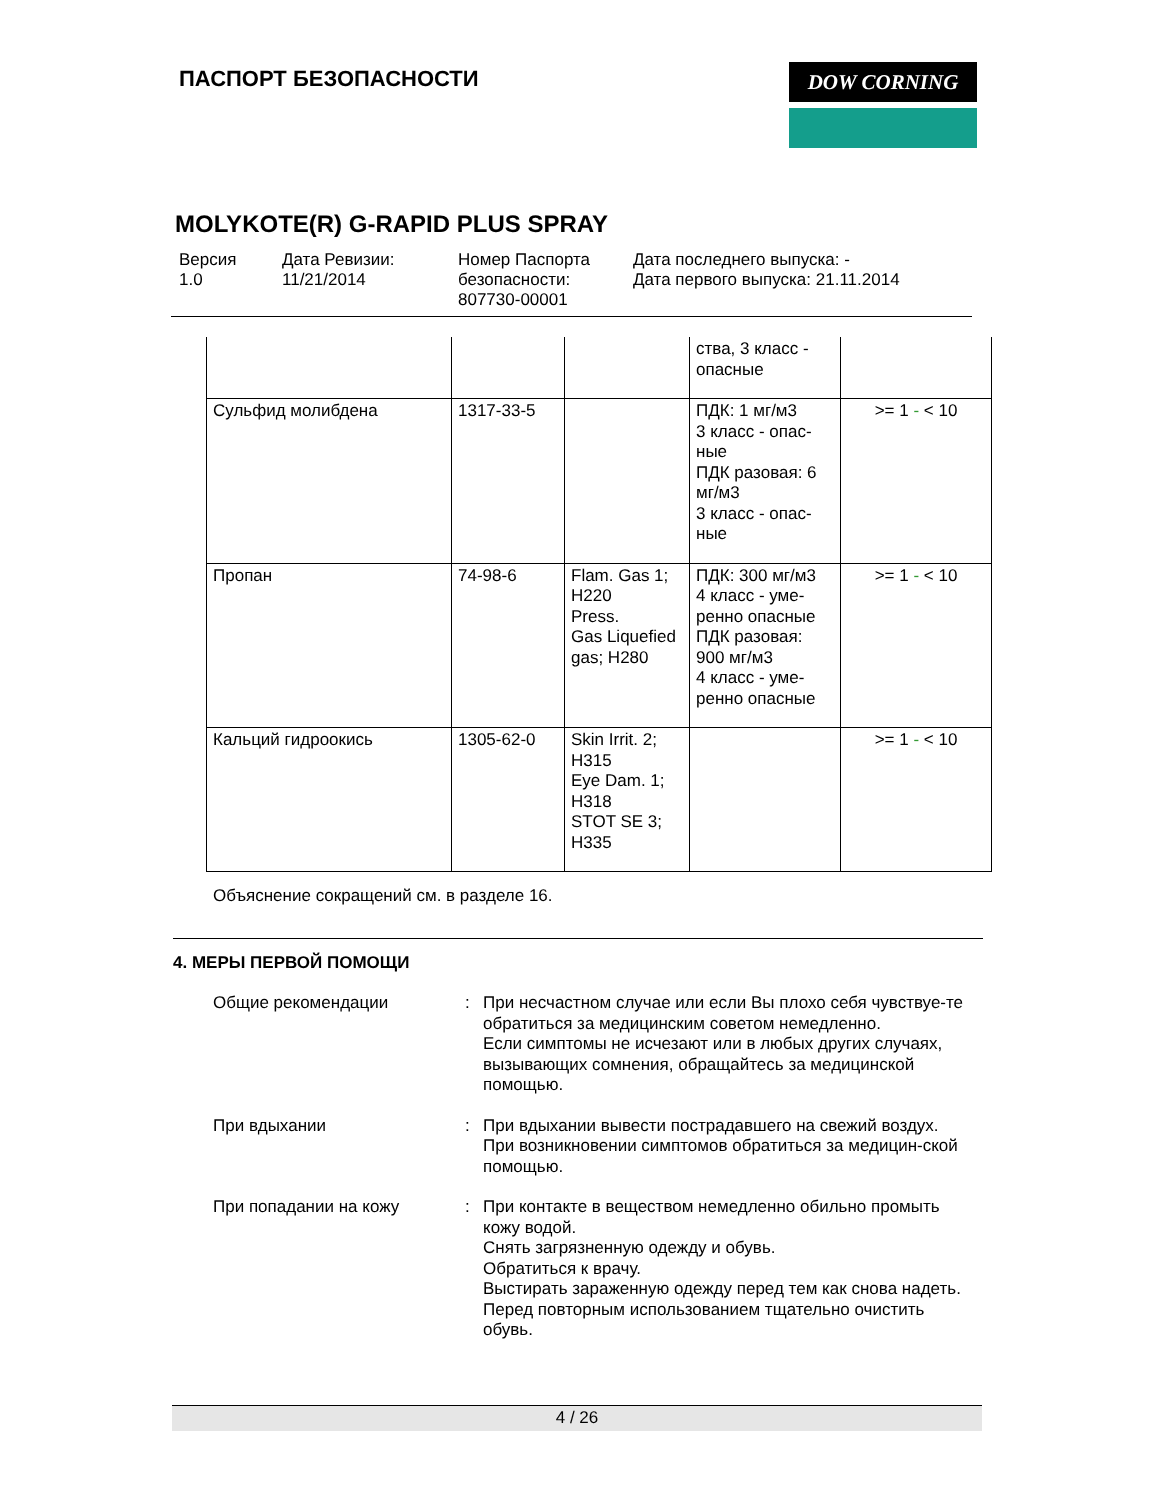ПАСПОРТ БЕЗОПАСНОСТИ
DOW CORNING
MOLYKOTE(R) G-RAPID PLUS SPRAY
Версия
1.0
Дата Ревизии:
11/21/2014
Номер Паспорта
безопасности:
807730-00001
Дата последнего выпуска: -
Дата первого выпуска: 21.11.2014
| | | | ства, 3 класс - опасные | |
| Сульфид молибдена | 1317-33-5 | | ПДК: 1 мг/м3 3 класс - опас- ные ПДК разовая: 6 мг/м3 3 класс - опас- ные | >= 1 - < 10 |
| Пропан | 74-98-6 | Flam. Gas 1; H220 Press. Gas Liquefied gas; H280 | ПДК: 300 мг/м3 4 класс - уме- ренно опасные ПДК разовая: 900 мг/м3 4 класс - уме- ренно опасные | >= 1 - < 10 |
| Кальций гидроокись | 1305-62-0 | Skin Irrit. 2; H315 Eye Dam. 1; H318 STOT SE 3; H335 | | >= 1 - < 10 |
Объяснение сокращений см. в разделе 16.
4. МЕРЫ ПЕРВОЙ ПОМОЩИ
Общие рекомендации : При несчастном случае или если Вы плохо себя чувствуе-те обратиться за медицинским советом немедленно.
Если симптомы не исчезают или в любых других случаях, вызывающих сомнения, обращайтесь за медицинской помощью.
При вдыхании : При вдыхании вывести пострадавшего на свежий воздух.
При возникновении симптомов обратиться за медицин-ской помощью.
При попадании на кожу : При контакте в веществом немедленно обильно промыть кожу водой.
Снять загрязненную одежду и обувь.
Обратиться к врачу.
Выстирать зараженную одежду перед тем как снова надеть.
Перед повторным использованием тщательно очистить обувь.
4 / 26